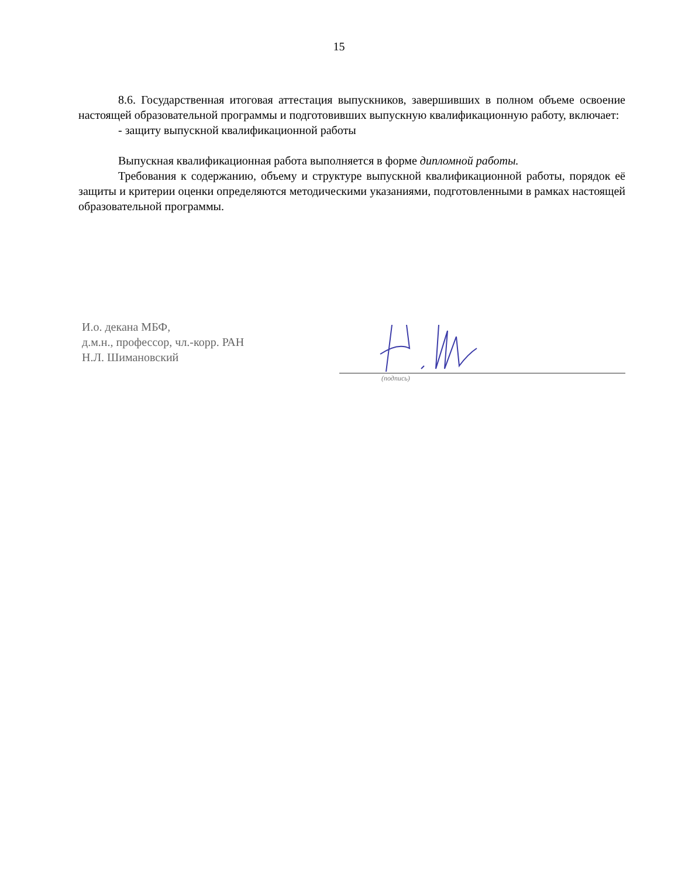15
8.6. Государственная итоговая аттестация выпускников, завершивших в полном объеме освоение настоящей образовательной программы и подготовивших выпускную квалификационную работу, включает:
- защиту выпускной квалификационной работы
Выпускная квалификационная работа выполняется в форме дипломной работы.
Требования к содержанию, объему и структуре выпускной квалификационной работы, порядок её защиты и критерии оценки определяются методическими указаниями, подготовленными в рамках настоящей образовательной программы.
И.о. декана МБФ,
д.м.н., профессор, чл.-корр. РАН
Н.Л. Шимановский
(подпись)